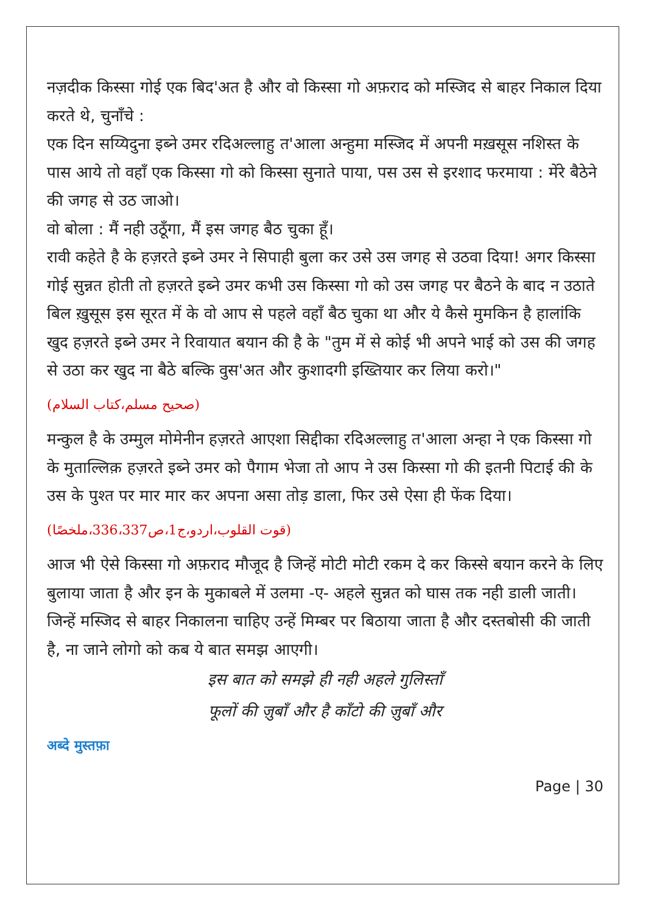नज़दीक किस्सा गोई एक बिद'अत है और वो किस्सा गो अफ़राद को मस्जिद से बाहर निकाल दिया करते थे, चुनाँचे :
एक दिन सय्यिदुना इब्ने उमर रदिअल्लाहु त'आला अन्हुमा मस्जिद में अपनी मख़सूस नशिस्त के पास आये तो वहाँ एक किस्सा गो को किस्सा सुनाते पाया, पस उस से इरशाद फरमाया : मेंरे बैठेने की जगह से उठ जाओ।
वो बोला : मैं नही उठूँगा, मैं इस जगह बैठ चुका हूँ।
रावी कहेते है के हज़रते इब्ने उमर ने सिपाही बुला कर उसे उस जगह से उठवा दिया! अगर किस्सा गोई सुन्नत होती तो हज़रते इब्ने उमर कभी उस किस्सा गो को उस जगह पर बैठने के बाद न उठाते बिल ख़ुसूस इस सूरत में के वो आप से पहले वहाँ बैठ चुका था और ये कैसे मुमकिन है हालांकि खुद हज़रते इब्ने उमर ने रिवायात बयान की है के "तुम में से कोई भी अपने भाई को उस की जगह से उठा कर खुद ना बैठे बल्कि वुस'अत और कुशादगी इख्तियार कर लिया करो।"
(صحیح مسلم،کتاب السلام)
मन्कुल है के उम्मुल मोमेनीन हज़रते आएशा सिद्दीका रदिअल्लाहु त'आला अन्हा ने एक किस्सा गो के मुताल्लिक़ हज़रते इब्ने उमर को पैगाम भेजा तो आप ने उस किस्सा गो की इतनी पिटाई की के उस के पुश्त पर मार मार कर अपना असा तोड़ डाला, फिर उसे ऐसा ही फेंक दिया।
(قوت القلوب،اردو،ج1،ص336،337،ملخصًا)
आज भी ऐसे किस्सा गो अफ़राद मौजूद है जिन्हें मोटी मोटी रकम दे कर किस्से बयान करने के लिए बुलाया जाता है और इन के मुकाबले में उलमा -ए- अहले सुन्नत को घास तक नही डाली जाती।
जिन्हें मस्जिद से बाहर निकालना चाहिए उन्हें मिम्बर पर बिठाया जाता है और दस्तबोसी की जाती है, ना जाने लोगो को कब ये बात समझ आएगी।
इस बात को समझे ही नही अहले गुलिस्ताँ
फूलों की ज़ुबाँ और है काँटो की ज़ुबाँ और
अब्दे मुस्तफ़ा
Page | 30